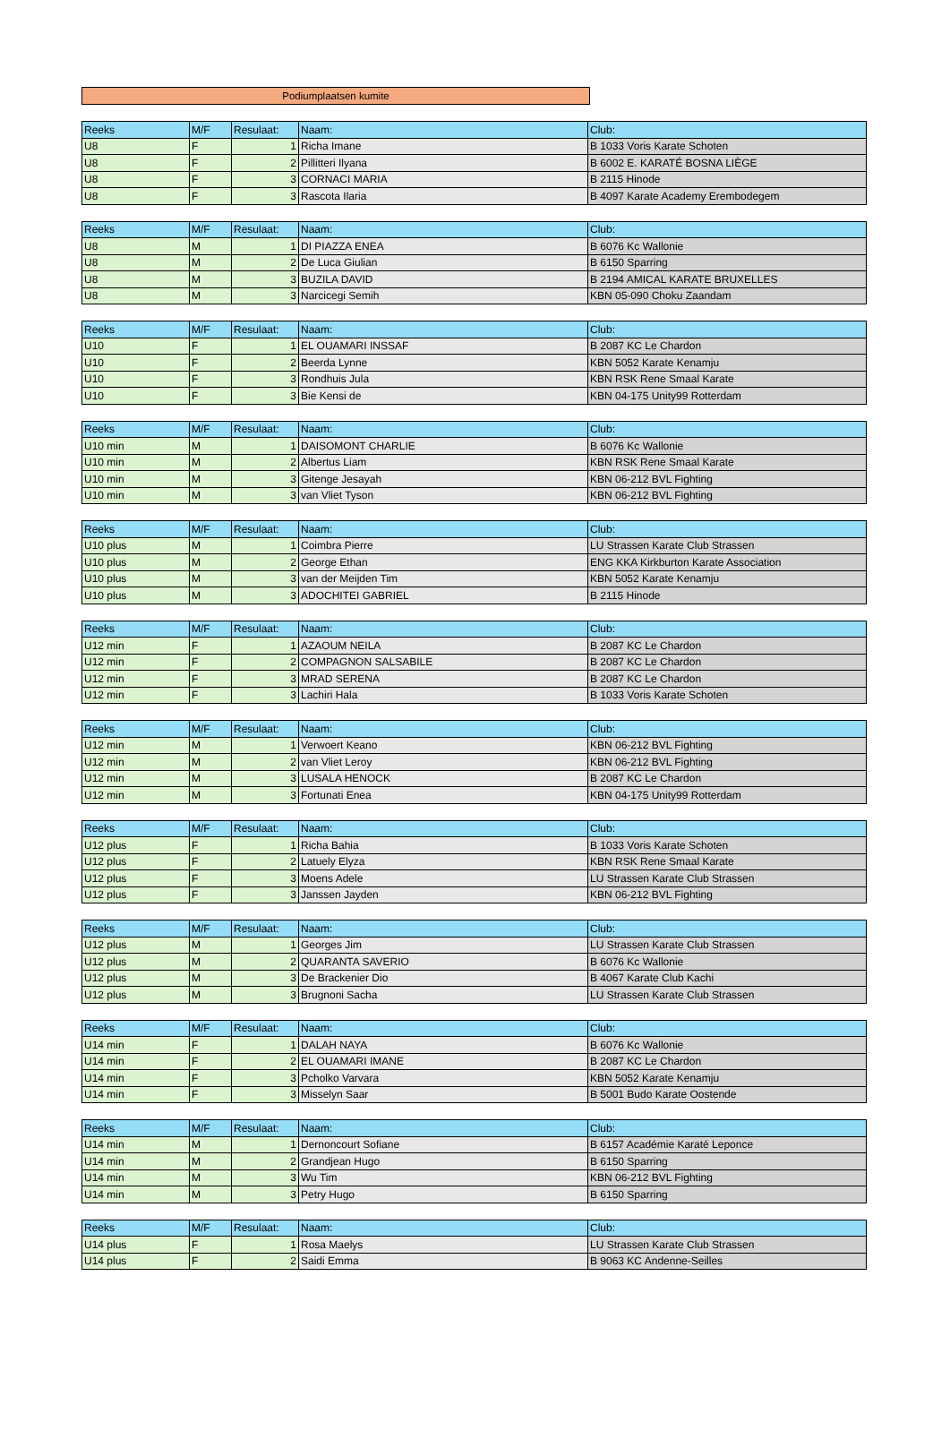Podiumplaatsen kumite
| Reeks | M/F | Resulaat: | Naam: | Club: |
| --- | --- | --- | --- | --- |
| U8 | F | 1 | Richa Imane | B 1033 Voris Karate Schoten |
| U8 | F | 2 | Pillitteri Ilyana | B 6002 E. KARATÉ BOSNA LIÈGE |
| U8 | F | 3 | CORNACI MARIA | B 2115 Hinode |
| U8 | F | 3 | Rascota Ilaria | B 4097 Karate Academy Erembodegem |
| Reeks | M/F | Resulaat: | Naam: | Club: |
| --- | --- | --- | --- | --- |
| U8 | M | 1 | DI PIAZZA ENEA | B 6076 Kc Wallonie |
| U8 | M | 2 | De Luca Giulian | B 6150 Sparring |
| U8 | M | 3 | BUZILA DAVID | B 2194 AMICAL KARATE BRUXELLES |
| U8 | M | 3 | Narcicegi Semih | KBN 05-090 Choku Zaandam |
| Reeks | M/F | Resulaat: | Naam: | Club: |
| --- | --- | --- | --- | --- |
| U10 | F | 1 | EL OUAMARI INSSAF | B 2087 KC Le Chardon |
| U10 | F | 2 | Beerda Lynne | KBN 5052 Karate Kenamju |
| U10 | F | 3 | Rondhuis Jula | KBN RSK Rene Smaal Karate |
| U10 | F | 3 | Bie Kensi de | KBN 04-175 Unity99 Rotterdam |
| Reeks | M/F | Resulaat: | Naam: | Club: |
| --- | --- | --- | --- | --- |
| U10 min | M | 1 | DAISOMONT CHARLIE | B 6076 Kc Wallonie |
| U10 min | M | 2 | Albertus Liam | KBN RSK Rene Smaal Karate |
| U10 min | M | 3 | Gitenge Jesayah | KBN 06-212 BVL Fighting |
| U10 min | M | 3 | van Vliet Tyson | KBN 06-212 BVL Fighting |
| Reeks | M/F | Resulaat: | Naam: | Club: |
| --- | --- | --- | --- | --- |
| U10 plus | M | 1 | Coimbra Pierre | LU Strassen Karate Club Strassen |
| U10 plus | M | 2 | George Ethan | ENG KKA Kirkburton Karate Association |
| U10 plus | M | 3 | van der Meijden Tim | KBN 5052 Karate Kenamju |
| U10 plus | M | 3 | ADOCHITEI GABRIEL | B 2115 Hinode |
| Reeks | M/F | Resulaat: | Naam: | Club: |
| --- | --- | --- | --- | --- |
| U12 min | F | 1 | AZAOUM NEILA | B 2087 KC Le Chardon |
| U12 min | F | 2 | COMPAGNON SALSABILE | B 2087 KC Le Chardon |
| U12 min | F | 3 | MRAD SERENA | B 2087 KC Le Chardon |
| U12 min | F | 3 | Lachiri Hala | B 1033 Voris Karate Schoten |
| Reeks | M/F | Resulaat: | Naam: | Club: |
| --- | --- | --- | --- | --- |
| U12 min | M | 1 | Verwoert Keano | KBN 06-212 BVL Fighting |
| U12 min | M | 2 | van Vliet Leroy | KBN 06-212 BVL Fighting |
| U12 min | M | 3 | LUSALA HENOCK | B 2087 KC Le Chardon |
| U12 min | M | 3 | Fortunati Enea | KBN 04-175 Unity99 Rotterdam |
| Reeks | M/F | Resulaat: | Naam: | Club: |
| --- | --- | --- | --- | --- |
| U12 plus | F | 1 | Richa Bahia | B 1033 Voris Karate Schoten |
| U12 plus | F | 2 | Latuely Elyza | KBN RSK Rene Smaal Karate |
| U12 plus | F | 3 | Moens Adele | LU Strassen Karate Club Strassen |
| U12 plus | F | 3 | Janssen Jayden | KBN 06-212 BVL Fighting |
| Reeks | M/F | Resulaat: | Naam: | Club: |
| --- | --- | --- | --- | --- |
| U12 plus | M | 1 | Georges Jim | LU Strassen Karate Club Strassen |
| U12 plus | M | 2 | QUARANTA SAVERIO | B 6076 Kc Wallonie |
| U12 plus | M | 3 | De Brackenier Dio | B 4067 Karate Club Kachi |
| U12 plus | M | 3 | Brugnoni Sacha | LU Strassen Karate Club Strassen |
| Reeks | M/F | Resulaat: | Naam: | Club: |
| --- | --- | --- | --- | --- |
| U14 min | F | 1 | DALAH NAYA | B 6076 Kc Wallonie |
| U14 min | F | 2 | EL OUAMARI IMANE | B 2087 KC Le Chardon |
| U14 min | F | 3 | Pcholko Varvara | KBN 5052 Karate Kenamju |
| U14 min | F | 3 | Misselyn Saar | B 5001 Budo Karate Oostende |
| Reeks | M/F | Resulaat: | Naam: | Club: |
| --- | --- | --- | --- | --- |
| U14 min | M | 1 | Dernoncourt Sofiane | B 6157 Académie Karaté Leponce |
| U14 min | M | 2 | Grandjean Hugo | B 6150 Sparring |
| U14 min | M | 3 | Wu Tim | KBN 06-212 BVL Fighting |
| U14 min | M | 3 | Petry Hugo | B 6150 Sparring |
| Reeks | M/F | Resulaat: | Naam: | Club: |
| --- | --- | --- | --- | --- |
| U14 plus | F | 1 | Rosa Maelys | LU Strassen Karate Club Strassen |
| U14 plus | F | 2 | Saidi Emma | B 9063 KC Andenne-Seilles |